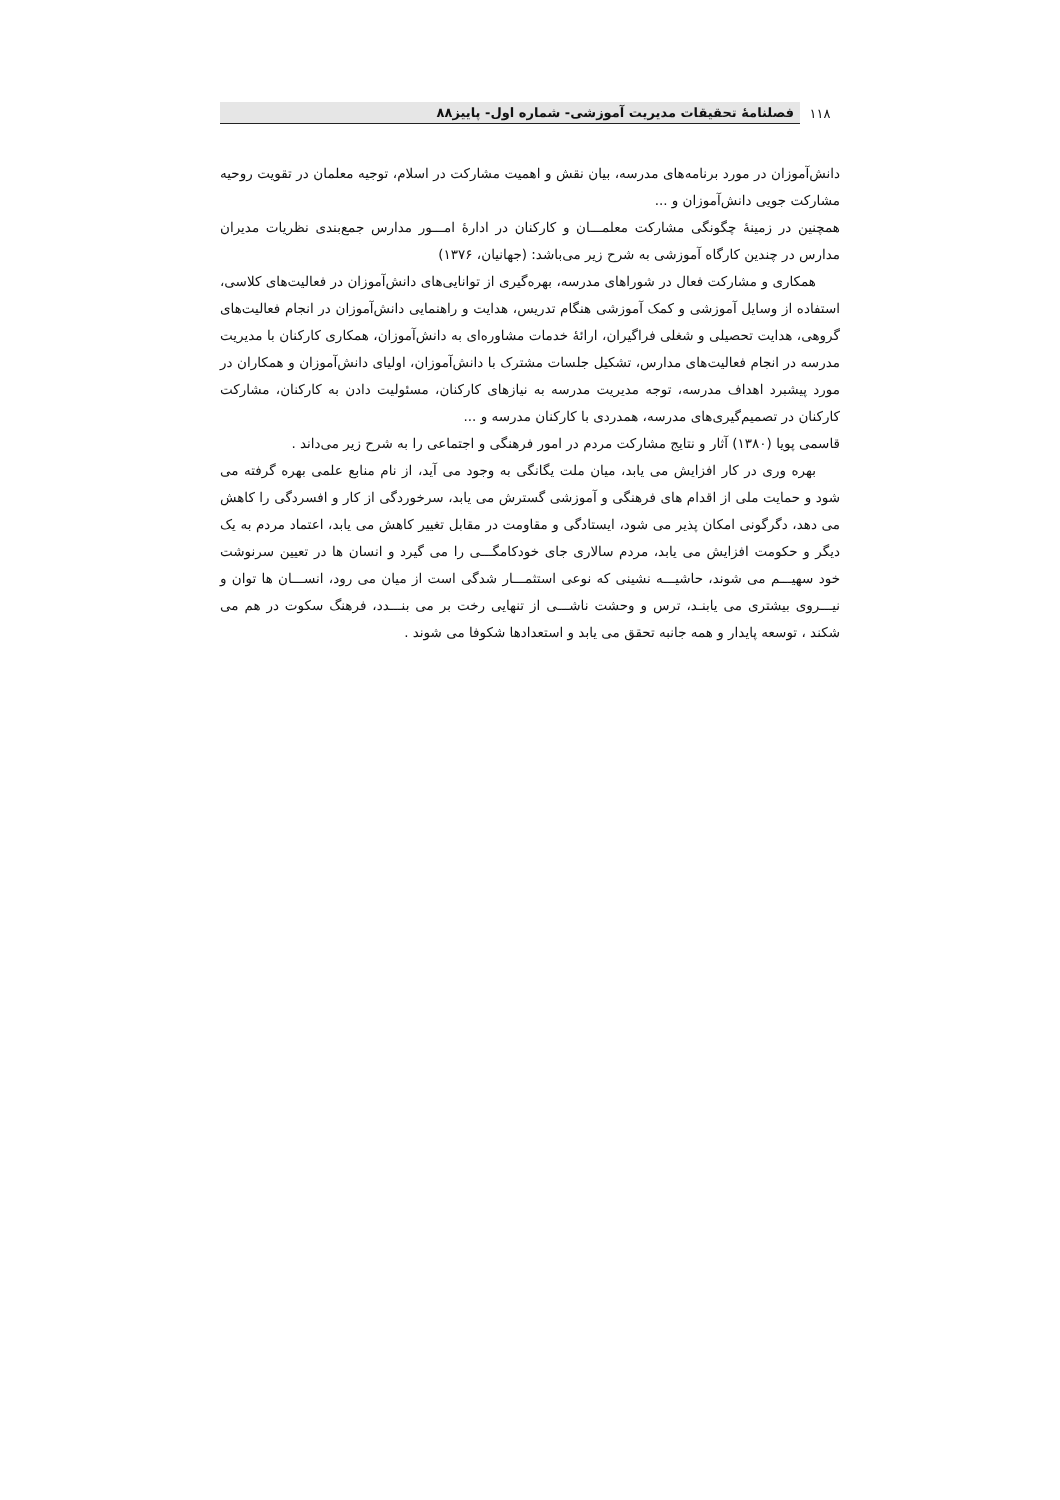۱۱۸ فصلنامهٔ تحقیقات مدیریت آموزشی- شماره اول- پاییز۸۸
دانش‌آموزان در مورد برنامه‌های مدرسه، بیان نقش و اهمیت مشارکت در اسلام، توجیه معلمان در تقویت روحیه مشارکت جویی دانش‌آموزان و ...
همچنین در زمینهٔ چگونگی مشارکت معلمـــان و کارکنان در ادارهٔ امـــور مدارس جمع‌بندی نظریات مدیران مدارس در چندین کارگاه آموزشی به شرح زیر می‌باشد: (جهانیان، ۱۳۷۶)
همکاری و مشارکت فعال در شوراهای مدرسه، بهره‌گیری از توانایی‌های دانش‌آموزان در فعالیت‌های کلاسی، استفاده از وسایل آموزشی و کمک آموزشی هنگام تدریس، هدایت و راهنمایی دانش‌آموزان در انجام فعالیت‌های گروهی، هدایت تحصیلی و شغلی فراگیران، ارائهٔ خدمات مشاوره‌ای به دانش‌آموزان، همکاری کارکنان با مدیریت مدرسه در انجام فعالیت‌های مدارس، تشکیل جلسات مشترک با دانش‌آموزان، اولیای دانش‌آموزان و همکاران در مورد پیشبرد اهداف مدرسه، توجه مدیریت مدرسه به نیازهای کارکنان، مسئولیت دادن به کارکنان، مشارکت کارکنان در تصمیم‌گیری‌های مدرسه، همدردی با کارکنان مدرسه و ...
قاسمی پویا (۱۳۸۰) آثار و نتایج مشارکت مردم در امور فرهنگی و اجتماعی را به شرح زیر می‌داند .
بهره وری در کار افزایش می یابد، میان ملت یگانگی به وجود می آید، از نام منابع علمی بهره گرفته می شود و حمایت ملی از اقدام های فرهنگی و آموزشی گسترش می یابد، سرخوردگی از کار و افسردگی را کاهش می دهد، دگرگونی امکان پذیر می شود، ایستادگی و مقاومت در مقابل تغییر کاهش می یابد، اعتماد مردم به یک دیگر و حکومت افزایش می یابد، مردم سالاری جای خودکامگـــی را می گیرد و انسان ها در تعیین سرنوشت خود سهیـــم می شوند، حاشیـــه نشینی که نوعی استثمـــار شدگی است از میان می رود، انســـان ها توان و نیـــروی بیشتری می یابنـد، ترس و وحشت ناشـــی از تنهایی رخت بر می بنـــدد، فرهنگ سکوت در هم می شکند ، توسعه پایدار و همه جانبه تحقق می یابد و استعدادها شکوفا می شوند .